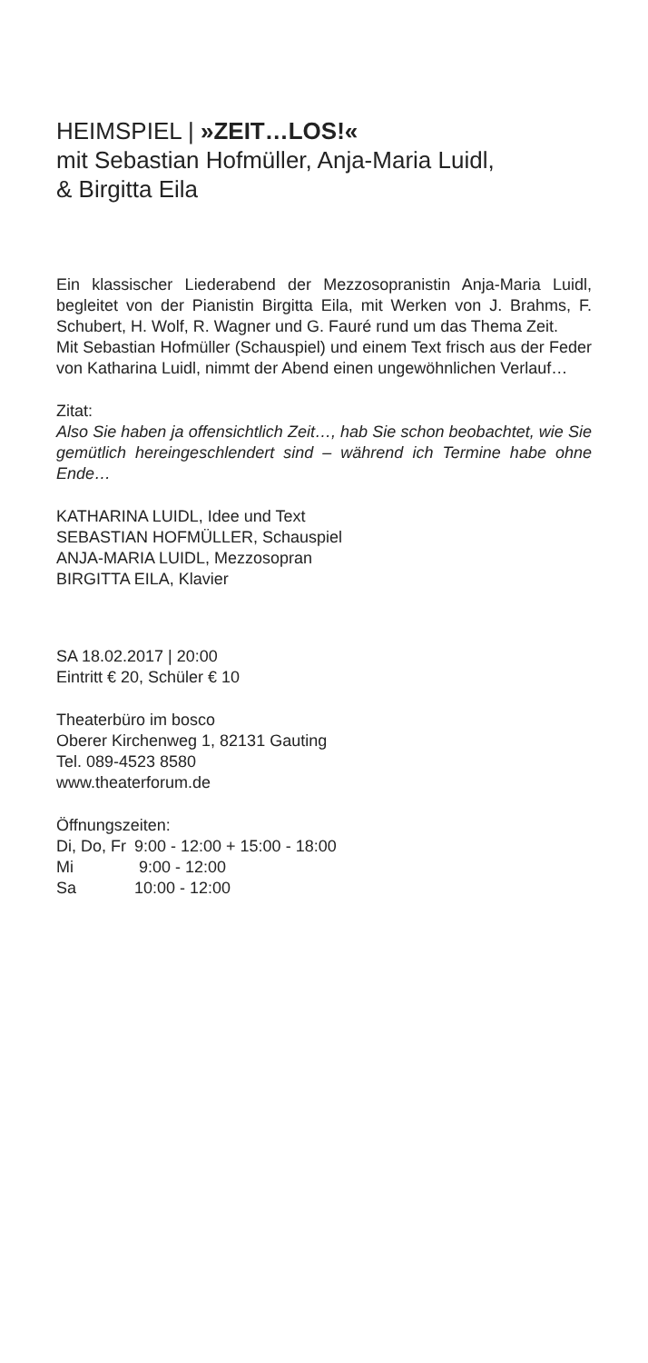HEIMSPIEL | »ZEIT…LOS!«
mit Sebastian Hofmüller, Anja-Maria Luidl,
& Birgitta Eila
Ein klassischer Liederabend der Mezzosopranistin Anja-Maria Luidl, begleitet von der Pianistin Birgitta Eila, mit Werken von J. Brahms, F. Schubert, H. Wolf, R. Wagner und G. Fauré rund um das Thema Zeit.
Mit Sebastian Hofmüller (Schauspiel) und einem Text frisch aus der Feder von Katharina Luidl, nimmt der Abend einen ungewöhnlichen Verlauf…
Zitat:
Also Sie haben ja offensichtlich Zeit…, hab Sie schon beobachtet, wie Sie gemütlich hereingeschlendert sind – während ich Termine habe ohne Ende…
KATHARINA LUIDL, Idee und Text
SEBASTIAN HOFMÜLLER, Schauspiel
ANJA-MARIA LUIDL, Mezzosopran
BIRGITTA EILA, Klavier
SA 18.02.2017 | 20:00
Eintritt € 20, Schüler € 10
Theaterbüro im bosco
Oberer Kirchenweg 1, 82131 Gauting
Tel. 089-4523 8580
www.theaterforum.de
Öffnungszeiten:
| Di, Do, Fr | 9:00 - 12:00 + 15:00 - 18:00 |
| Mi | 9:00 - 12:00 |
| Sa | 10:00 - 12:00 |